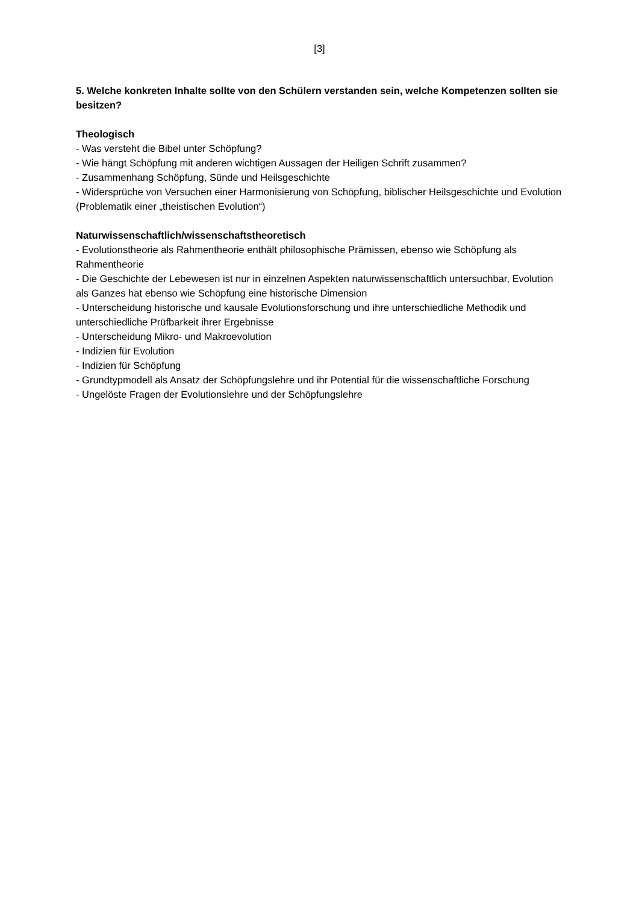[3]
5. Welche konkreten Inhalte sollte von den Schülern verstanden sein, welche Kompetenzen sollten sie besitzen?
Theologisch
- Was versteht die Bibel unter Schöpfung?
- Wie hängt Schöpfung mit anderen wichtigen Aussagen der Heiligen Schrift zusammen?
- Zusammenhang Schöpfung, Sünde und Heilsgeschichte
- Widersprüche von Versuchen einer Harmonisierung von Schöpfung, biblischer Heilsgeschichte und Evolution (Problematik einer „theistischen Evolution“)
Naturwissenschaftlich/wissenschaftstheoretisch
- Evolutionstheorie als Rahmentheorie enthält philosophische Prämissen, ebenso wie Schöpfung als Rahmentheorie
- Die Geschichte der Lebewesen ist nur in einzelnen Aspekten naturwissenschaftlich untersuchbar, Evolution als Ganzes hat ebenso wie Schöpfung eine historische Dimension
- Unterscheidung historische und kausale Evolutionsforschung und ihre unterschiedliche Methodik und unterschiedliche Prüfbarkeit ihrer Ergebnisse
- Unterscheidung Mikro- und Makroevolution
- Indizien für Evolution
- Indizien für Schöpfung
- Grundtypmodell als Ansatz der Schöpfungslehre und ihr Potential für die wissenschaftliche Forschung
- Ungelöste Fragen der Evolutionslehre und der Schöpfungslehre